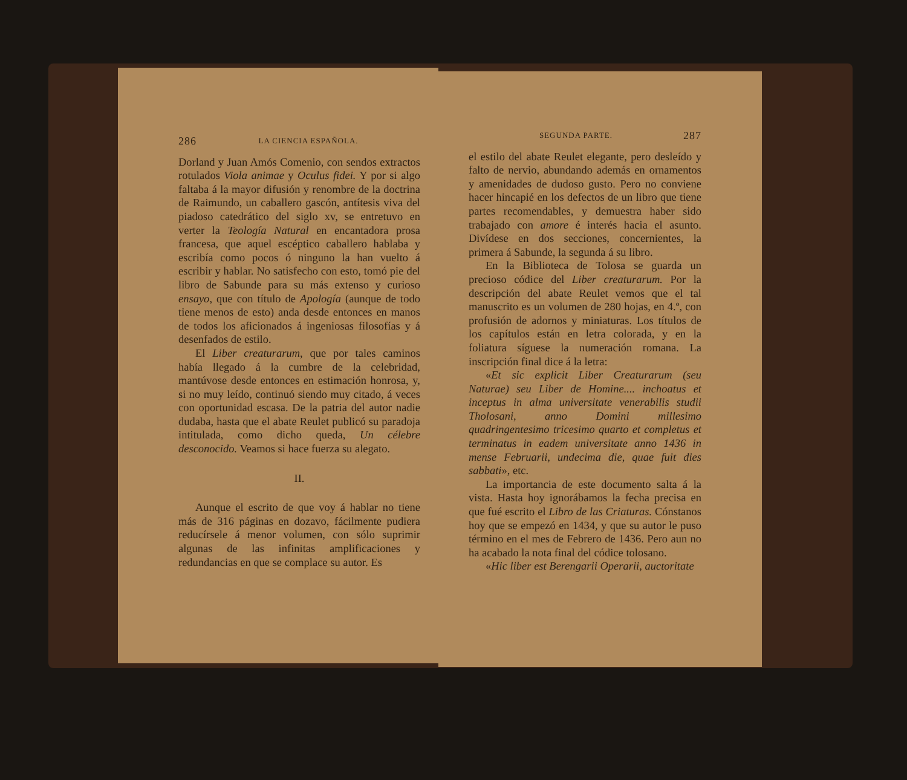286 LA CIENCIA ESPAÑOLA.
Dorland y Juan Amós Comenio, con sendos extractos rotulados Viola animae y Oculus fidei. Y por si algo faltaba á la mayor difusión y renombre de la doctrina de Raimundo, un caballero gascón, antítesis viva del piadoso catedrático del siglo xv, se entretuvo en verter la Teología Natural en encantadora prosa francesa, que aquel escéptico caballero hablaba y escribía como pocos ó ninguno la han vuelto á escribir y hablar. No satisfecho con esto, tomó pie del libro de Sabunde para su más extenso y curioso ensayo, que con título de Apología (aunque de todo tiene menos de esto) anda desde entonces en manos de todos los aficionados á ingeniosas filosofías y á desenfados de estilo.
El Liber creaturarum, que por tales caminos había llegado á la cumbre de la celebridad, mantúvose desde entonces en estimación honrosa, y, si no muy leído, continuó siendo muy citado, á veces con oportunidad escasa. De la patria del autor nadie dudaba, hasta que el abate Reulet publicó su paradoja intitulada, como dicho queda, Un célebre desconocido. Veamos si hace fuerza su alegato.
II.
Aunque el escrito de que voy á hablar no tiene más de 316 páginas en dozavo, fácilmente pudiera reducírsele á menor volumen, con sólo suprimir algunas de las infinitas amplificaciones y redundancias en que se complace su autor. Es
SEGUNDA PARTE. 287
el estilo del abate Reulet elegante, pero desleído y falto de nervio, abundando además en ornamentos y amenidades de dudoso gusto. Pero no conviene hacer hincapié en los defectos de un libro que tiene partes recomendables, y demuestra haber sido trabajado con amore é interés hacia el asunto. Divídese en dos secciones, concernientes, la primera á Sabunde, la segunda á su libro.
En la Biblioteca de Tolosa se guarda un precioso códice del Liber creaturarum. Por la descripción del abate Reulet vemos que el tal manuscrito es un volumen de 280 hojas, en 4.º, con profusión de adornos y miniaturas. Los títulos de los capítulos están en letra colorada, y en la foliatura síguese la numeración romana. La inscripción final dice á la letra:
«Et sic explicit Liber Creaturarum (seu Naturae) seu Liber de Homine.... inchoatus et inceptus in alma universitate venerabilis studii Tholosani, anno Domini millesimo quadringentesimo tricesimo quarto et completus et terminatus in eadem universitate anno 1436 in mense Februarii, undecima die, quae fuit dies sabbati», etc.
La importancia de este documento salta á la vista. Hasta hoy ignorábamos la fecha precisa en que fué escrito el Libro de las Criaturas. Cónstanos hoy que se empezó en 1434, y que su autor le puso término en el mes de Febrero de 1436. Pero aun no ha acabado la nota final del códice tolosano.
«Hic liber est Berengarii Operarii, auctoritate